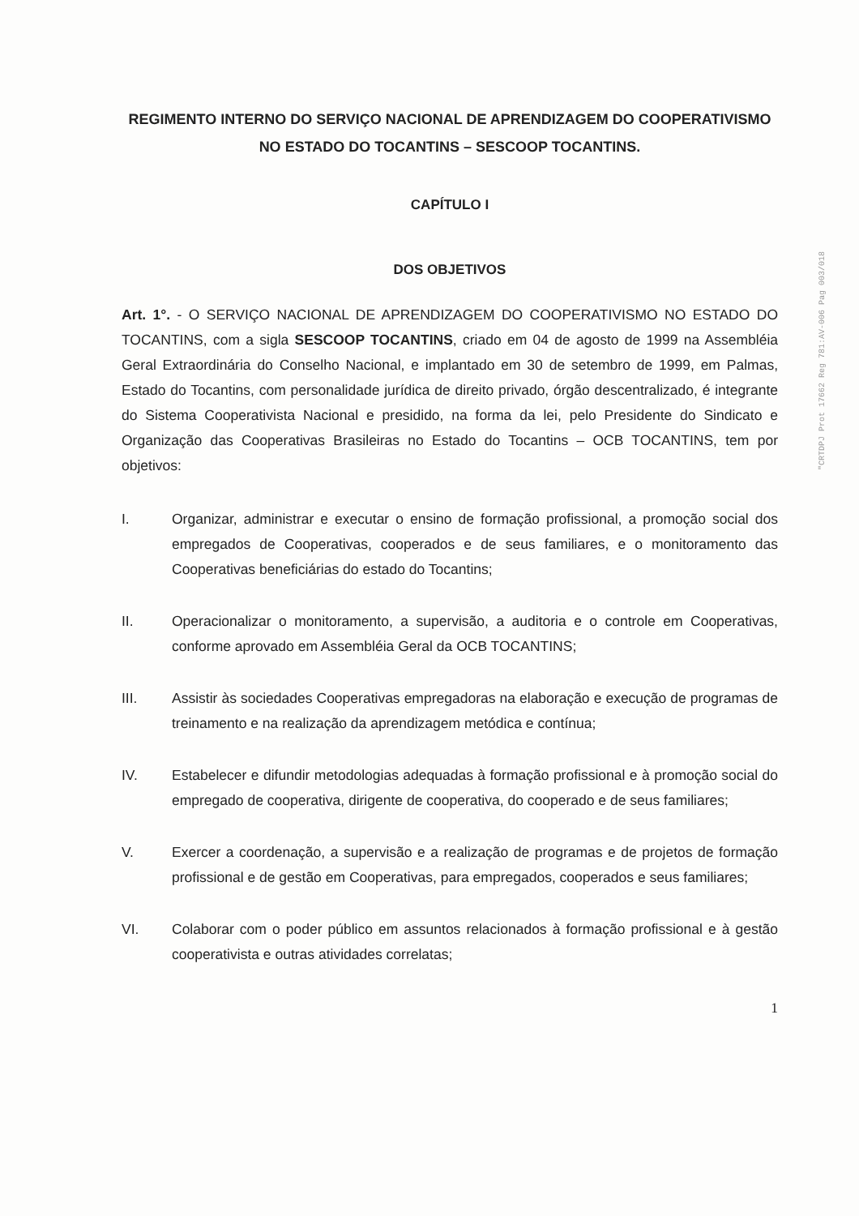REGIMENTO INTERNO DO SERVIÇO NACIONAL DE APRENDIZAGEM DO COOPERATIVISMO NO ESTADO DO TOCANTINS – SESCOOP TOCANTINS.
CAPÍTULO I
DOS OBJETIVOS
Art. 1°. - O SERVIÇO NACIONAL DE APRENDIZAGEM DO COOPERATIVISMO NO ESTADO DO TOCANTINS, com a sigla SESCOOP TOCANTINS, criado em 04 de agosto de 1999 na Assembléia Geral Extraordinária do Conselho Nacional, e implantado em 30 de setembro de 1999, em Palmas, Estado do Tocantins, com personalidade jurídica de direito privado, órgão descentralizado, é integrante do Sistema Cooperativista Nacional e presidido, na forma da lei, pelo Presidente do Sindicato e Organização das Cooperativas Brasileiras no Estado do Tocantins – OCB TOCANTINS, tem por objetivos:
I. Organizar, administrar e executar o ensino de formação profissional, a promoção social dos empregados de Cooperativas, cooperados e de seus familiares, e o monitoramento das Cooperativas beneficiárias do estado do Tocantins;
II. Operacionalizar o monitoramento, a supervisão, a auditoria e o controle em Cooperativas, conforme aprovado em Assembléia Geral da OCB TOCANTINS;
III. Assistir às sociedades Cooperativas empregadoras na elaboração e execução de programas de treinamento e na realização da aprendizagem metódica e contínua;
IV. Estabelecer e difundir metodologias adequadas à formação profissional e à promoção social do empregado de cooperativa, dirigente de cooperativa, do cooperado e de seus familiares;
V. Exercer a coordenação, a supervisão e a realização de programas e de projetos de formação profissional e de gestão em Cooperativas, para empregados, cooperados e seus familiares;
VI. Colaborar com o poder público em assuntos relacionados à formação profissional e à gestão cooperativista e outras atividades correlatas;
1
"CRTDPJ Prot 17662 Reg 781:AV-006 Pag 003/018